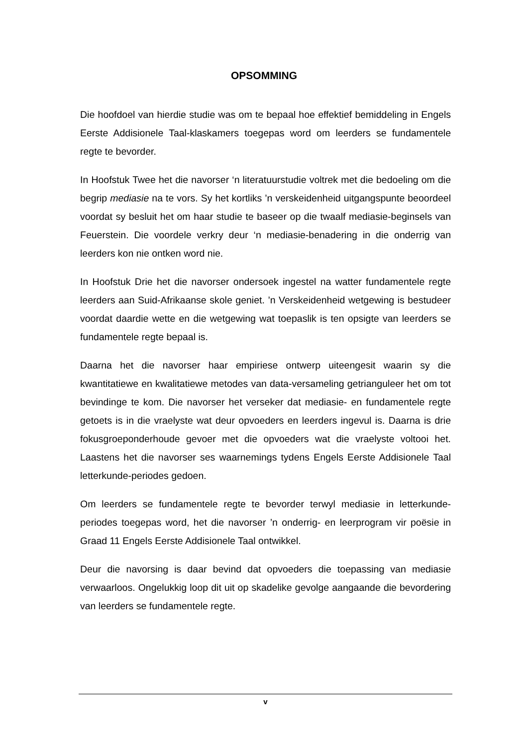OPSOMMING
Die hoofdoel van hierdie studie was om te bepaal hoe effektief bemiddeling in Engels Eerste Addisionele Taal-klaskamers toegepas word om leerders se fundamentele regte te bevorder.
In Hoofstuk Twee het die navorser ‘n literatuurstudie voltrek met die bedoeling om die begrip mediasie na te vors. Sy het kortliks ’n verskeidenheid uitgangspunte beoordeel voordat sy besluit het om haar studie te baseer op die twaalf mediasie-beginsels van Feuerstein. Die voordele verkry deur ‘n mediasie-benadering in die onderrig van leerders kon nie ontken word nie.
In Hoofstuk Drie het die navorser ondersoek ingestel na watter fundamentele regte leerders aan Suid-Afrikaanse skole geniet. ’n Verskeidenheid wetgewing is bestudeer voordat daardie wette en die wetgewing wat toepaslik is ten opsigte van leerders se fundamentele regte bepaal is.
Daarna het die navorser haar empiriese ontwerp uiteengesit waarin sy die kwantitatiewe en kwalitatiewe metodes van data-versameling getrianguleer het om tot bevindinge te kom. Die navorser het verseker dat mediasie- en fundamentele regte getoets is in die vraelyste wat deur opvoeders en leerders ingevul is. Daarna is drie fokusgroeponderhoude gevoer met die opvoeders wat die vraelyste voltooi het. Laastens het die navorser ses waarnemings tydens Engels Eerste Addisionele Taal letterkunde-periodes gedoen.
Om leerders se fundamentele regte te bevorder terwyl mediasie in letterkunde-periodes toegepas word, het die navorser ’n onderrig- en leerprogram vir poësie in Graad 11 Engels Eerste Addisionele Taal ontwikkel.
Deur die navorsing is daar bevind dat opvoeders die toepassing van mediasie verwaarloos. Ongelukkig loop dit uit op skadelike gevolge aangaande die bevordering van leerders se fundamentele regte.
v